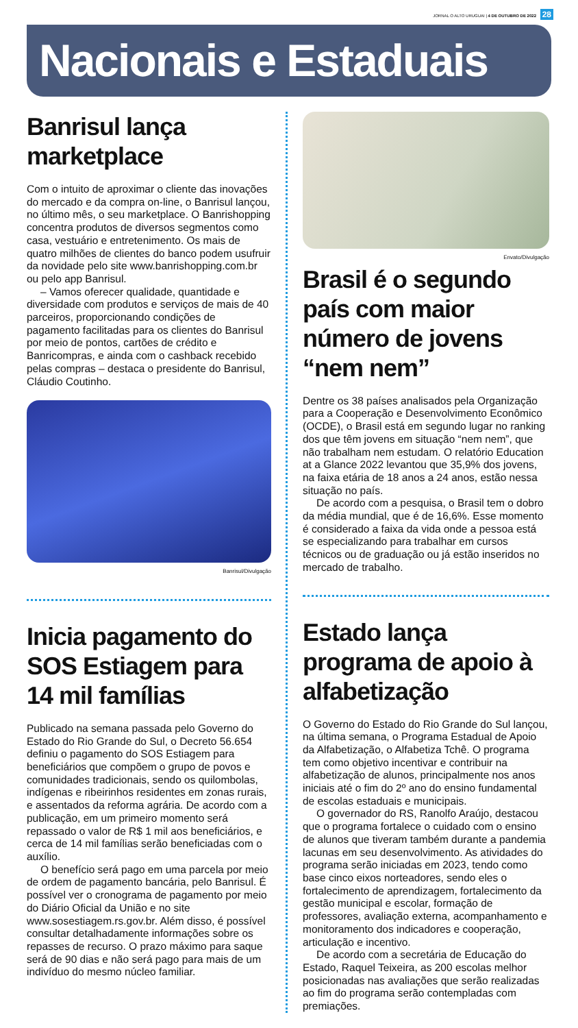JORNAL O ALTO URUGUAI | 4 DE OUTUBRO DE 2022 28
Nacionais e Estaduais
Banrisul lança marketplace
Com o intuito de aproximar o cliente das inovações do mercado e da compra on-line, o Banrisul lançou, no último mês, o seu marketplace. O Banrishopping concentra produtos de diversos segmentos como casa, vestuário e entretenimento. Os mais de quatro milhões de clientes do banco podem usufruir da novidade pelo site www.banrishopping.com.br ou pelo app Banrisul.
– Vamos oferecer qualidade, quantidade e diversidade com produtos e serviços de mais de 40 parceiros, proporcionando condições de pagamento facilitadas para os clientes do Banrisul por meio de pontos, cartões de crédito e Banricompras, e ainda com o cashback recebido pelas compras – destaca o presidente do Banrisul, Cláudio Coutinho.
Banrisul/Divulgação
Inicia pagamento do SOS Estiagem para 14 mil famílias
Publicado na semana passada pelo Governo do Estado do Rio Grande do Sul, o Decreto 56.654 definiu o pagamento do SOS Estiagem para beneficiários que compõem o grupo de povos e comunidades tradicionais, sendo os quilombolas, indígenas e ribeirinhos residentes em zonas rurais, e assentados da reforma agrária. De acordo com a publicação, em um primeiro momento será repassado o valor de R$ 1 mil aos beneficiários, e cerca de 14 mil famílias serão beneficiadas com o auxílio.
O benefício será pago em uma parcela por meio de ordem de pagamento bancária, pelo Banrisul. É possível ver o cronograma de pagamento por meio do Diário Oficial da União e no site www.sosestiagem.rs.gov.br. Além disso, é possível consultar detalhadamente informações sobre os repasses de recurso. O prazo máximo para saque será de 90 dias e não será pago para mais de um indivíduo do mesmo núcleo familiar.
Envato/Divulgação
Brasil é o segundo país com maior número de jovens “nem nem”
Dentre os 38 países analisados pela Organização para a Cooperação e Desenvolvimento Econômico (OCDE), o Brasil está em segundo lugar no ranking dos que têm jovens em situação “nem nem”, que não trabalham nem estudam. O relatório Education at a Glance 2022 levantou que 35,9% dos jovens, na faixa etária de 18 anos a 24 anos, estão nessa situação no país.
De acordo com a pesquisa, o Brasil tem o dobro da média mundial, que é de 16,6%. Esse momento é considerado a faixa da vida onde a pessoa está se especializando para trabalhar em cursos técnicos ou de graduação ou já estão inseridos no mercado de trabalho.
Estado lança programa de apoio à alfabetização
O Governo do Estado do Rio Grande do Sul lançou, na última semana, o Programa Estadual de Apoio da Alfabetização, o Alfabetiza Tchê. O programa tem como objetivo incentivar e contribuir na alfabetização de alunos, principalmente nos anos iniciais até o fim do 2º ano do ensino fundamental de escolas estaduais e municipais.
O governador do RS, Ranolfo Araújo, destacou que o programa fortalece o cuidado com o ensino de alunos que tiveram também durante a pandemia lacunas em seu desenvolvimento. As atividades do programa serão iniciadas em 2023, tendo como base cinco eixos norteadores, sendo eles o fortalecimento de aprendizagem, fortalecimento da gestão municipal e escolar, formação de professores, avaliação externa, acompanhamento e monitoramento dos indicadores e cooperação, articulação e incentivo.
De acordo com a secretária de Educação do Estado, Raquel Teixeira, as 200 escolas melhor posicionadas nas avaliações que serão realizadas ao fim do programa serão contempladas com premiações.